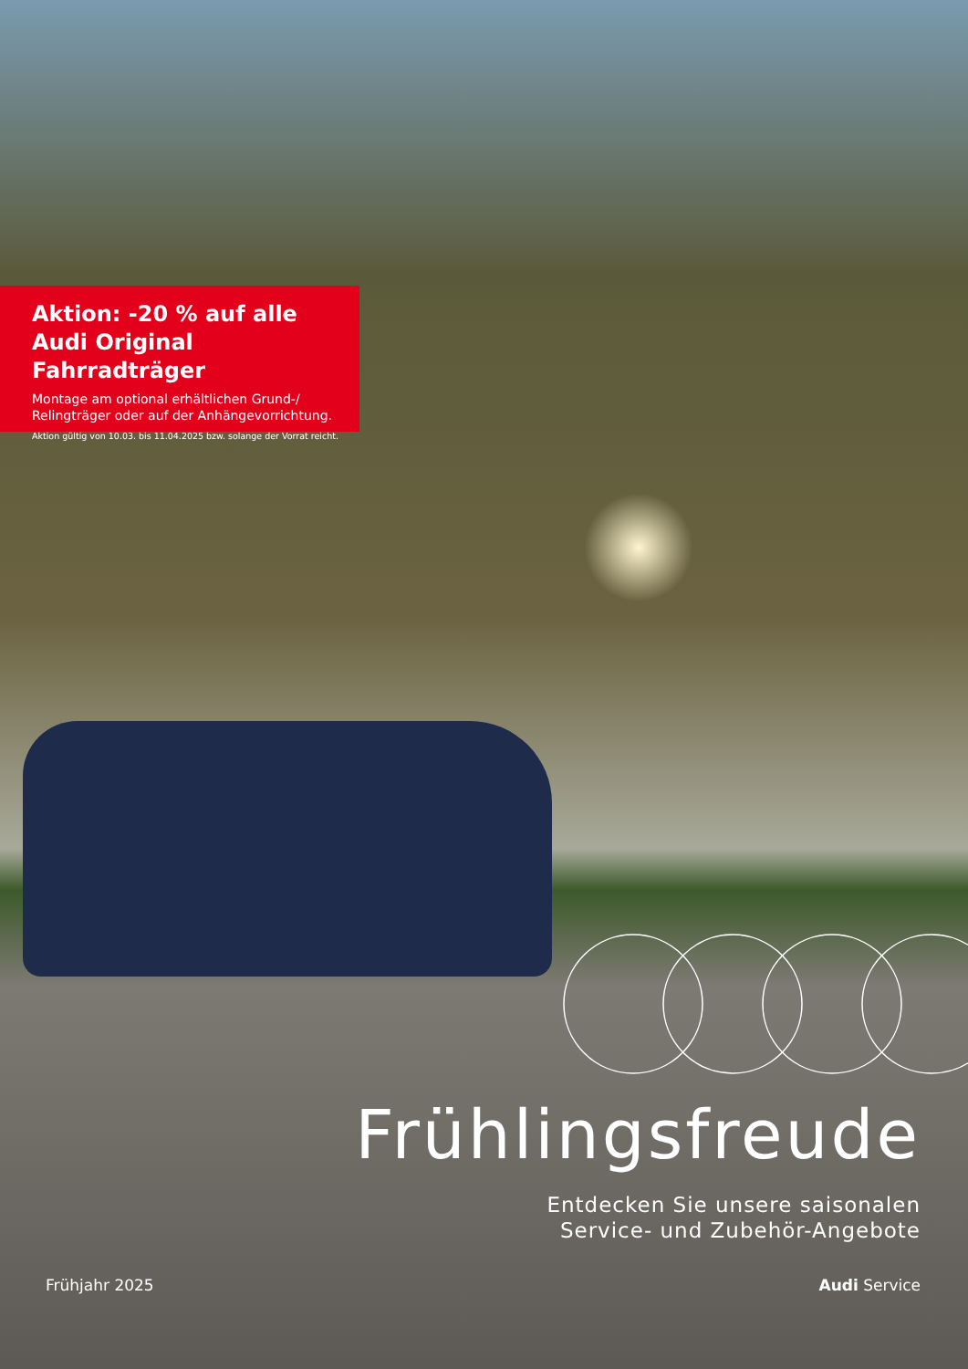Aktion: -20 % auf alle
Audi Original Fahrradträger
Montage am optional erhältlichen Grund-/
Relingträger oder auf der Anhängevorrichtung.
Aktion gültig von 10.03. bis 11.04.2025 bzw. solange der Vorrat reicht.
Frühlingsfreude
Entdecken Sie unsere saisonalen
Service- und Zubehör-Angebote
Frühjahr 2025 Audi Service